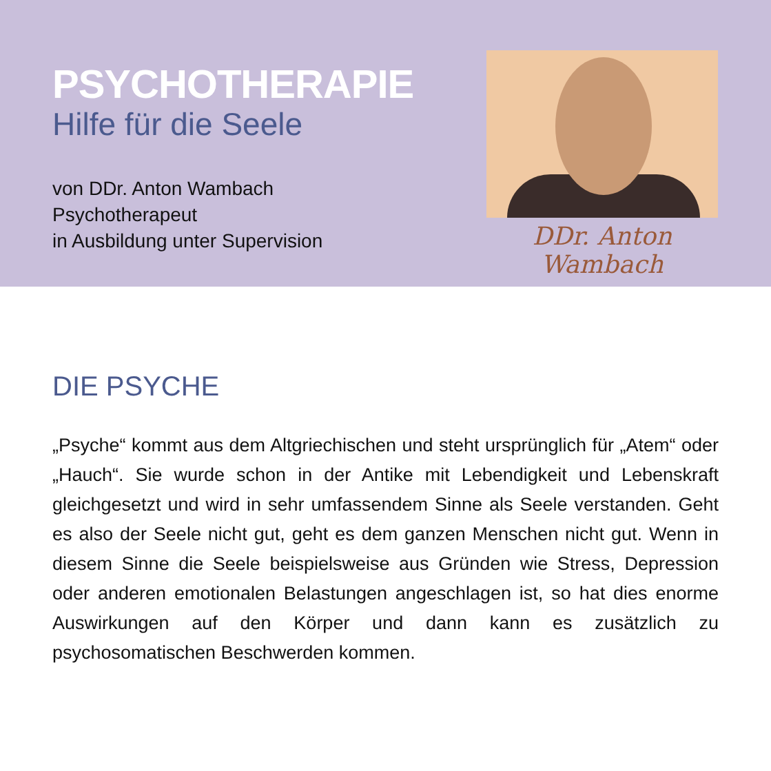PSYCHOTHERAPIE
Hilfe für die Seele
von DDr. Anton Wambach
Psychotherapeut
in Ausbildung unter Supervision
DDr. Anton Wambach
DIE PSYCHE
„Psyche“ kommt aus dem Altgriechischen und steht ursprünglich für „Atem“ oder „Hauch“. Sie wurde schon in der Antike mit Lebendigkeit und Lebenskraft gleichgesetzt und wird in sehr umfassendem Sinne als Seele verstanden. Geht es also der Seele nicht gut, geht es dem ganzen Menschen nicht gut. Wenn in diesem Sinne die Seele beispielsweise aus Gründen wie Stress, Depression oder anderen emotionalen Belastungen angeschlagen ist, so hat dies enorme Auswirkungen auf den Körper und dann kann es zusätzlich zu psychosomatischen Beschwerden kommen.